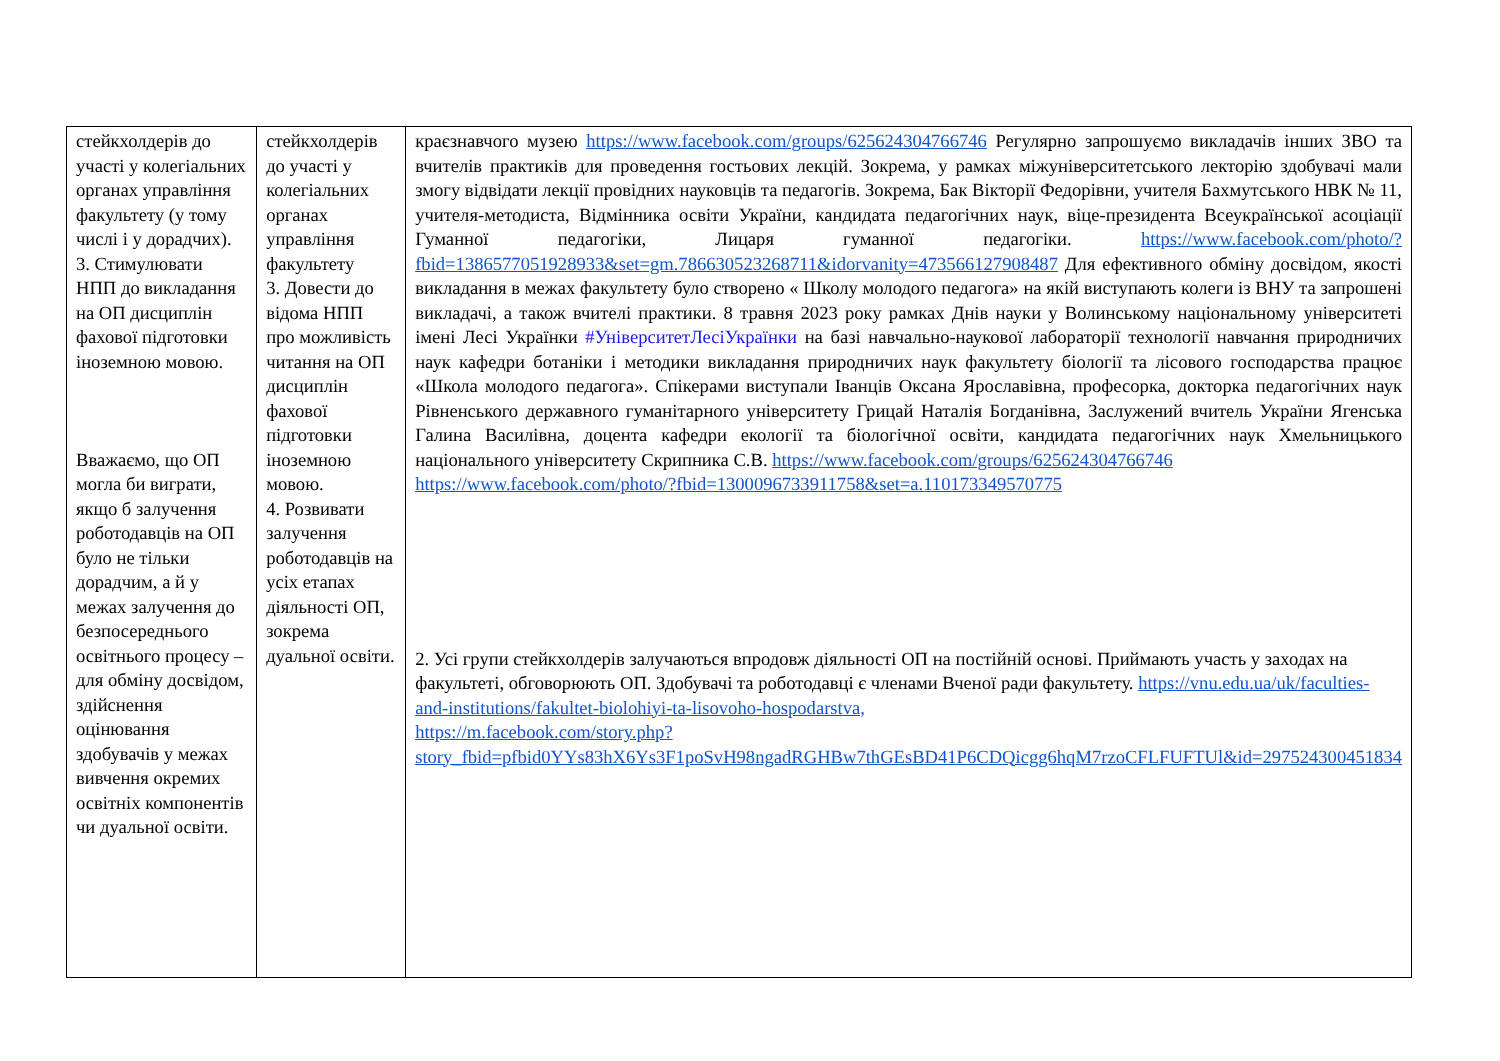| стейкхолдерів до участі у колегіальних органах управління факультету (у тому числі і у дорадчих). 3. Стимулювати НПП до викладання на ОП дисциплін фахової підготовки іноземною мовою. Вважаємо, що ОП могла би виграти, якщо б залучення роботодавців на ОП було не тільки дорадчим, а й у межах залучення до безпосереднього освітнього процесу – для обміну досвідом, здійснення оцінювання здобувачів у межах вивчення окремих освітніх компонентів чи дуальної освіти. | стейкхолдерів до участі у колегіальних органах управління факультету 3. Довести до відома НПП про можливість читання на ОП дисциплін фахової підготовки іноземною мовою. 4. Розвивати залучення роботодавців на усіх етапах діяльності ОП, зокрема дуальної освіти. | краєзнавчого музею https://www.facebook.com/groups/625624304766746 Регулярно запрошуємо викладачів інших ЗВО та вчителів практиків для проведення гостьових лекцій. Зокрема, у рамках міжуніверситетського лекторію здобувачі мали змогу відвідати лекції провідних науковців та педагогів. Зокрема, Бак Вікторії Федорівни, учителя Бахмутського НВК № 11, учителя-методиста, Відмінника освіти України, кандидата педагогічних наук, віце-президента Всеукраїнської асоціації Гуманної педагогіки, Лицаря гуманної педагогіки. https://www.facebook.com/photo/?fbid=1386577051928933&set=gm.786630523268711&idorvanity=473566127908487 Для ефективного обміну досвідом, якості викладання в межах факультету було створено « Школу молодого педагога» на якій виступають колеги із ВНУ та запрошені викладачі, а також вчителі практики. 8 травня 2023 року рамках Днів науки у Волинському національному університеті імені Лесі Українки #УніверситетЛесіУкраїнки на базі навчально-наукової лабораторії технології навчання природничих наук кафедри ботаніки і методики викладання природничих наук факультету біології та лісового господарства працює «Школа молодого педагога». Спікерами виступали Іванців Оксана Ярославівна, професорка, докторка педагогічних наук Рівненського державного гуманітарного університету Грицай Наталія Богданівна, Заслужений вчитель України Ягенська Галина Василівна, доцента кафедри екології та біологічної освіти, кандидата педагогічних наук Хмельницького національного університету Скрипника С.В. https://www.facebook.com/groups/625624304766746 https://www.facebook.com/photo/?fbid=1300096733911758&set=a.110173349570775 2. Усі групи стейкхолдерів залучаються впродовж діяльності ОП на постійній основі. Приймають участь у заходах на факультеті, обговорюють ОП. Здобувачі та роботодавці є членами Вченої ради факультету. https://vnu.edu.ua/uk/faculties-and-institutions/fakultet-biolohiyi-ta-lisovoho-hospodarstva, https://m.facebook.com/story.php?story_fbid=pfbid0YYs83hX6Ys3F1poSvH98ngadRGHBw7thGEsBD41P6CDQicgg6hqM7rzoCFLFUFTUl&id=297524300451834 |